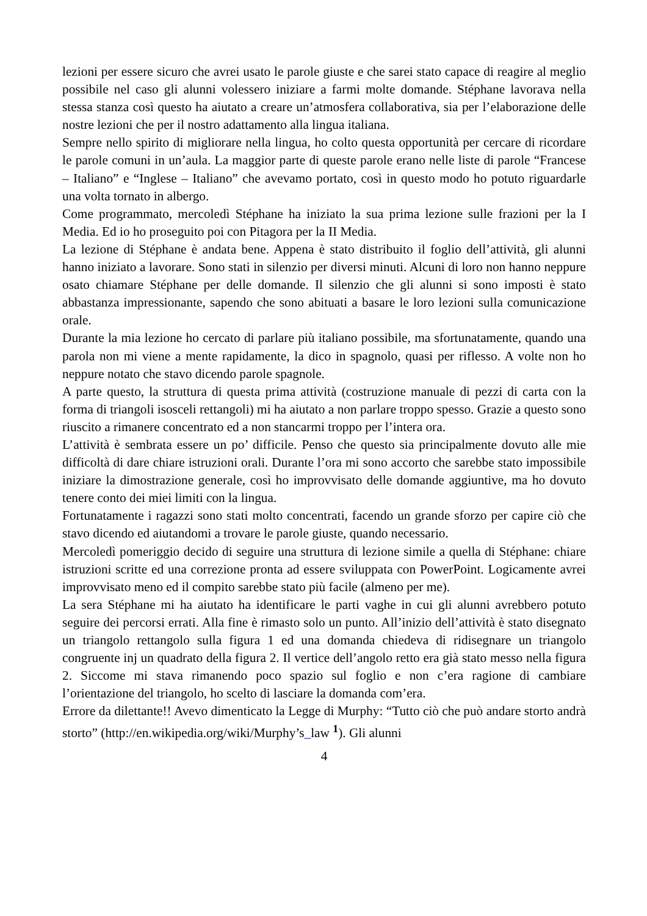lezioni per essere sicuro che avrei usato le parole giuste e che sarei stato capace di reagire al meglio possibile nel caso gli alunni volessero iniziare a farmi molte domande. Stéphane lavorava nella stessa stanza così questo ha aiutato a creare un’atmosfera collaborativa, sia per l’elaborazione delle nostre lezioni che per il nostro adattamento alla lingua italiana.
Sempre nello spirito di migliorare nella lingua, ho colto questa opportunità per cercare di ricordare le parole comuni in un’aula. La maggior parte di queste parole erano nelle liste di parole “Francese – Italiano” e “Inglese – Italiano” che avevamo portato, così in questo modo ho potuto riguardarle una volta tornato in albergo.
Come programmato, mercoledì Stéphane ha iniziato la sua prima lezione sulle frazioni per la I Media. Ed io ho proseguito poi con Pitagora per la II Media.
La lezione di Stéphane è andata bene. Appena è stato distribuito il foglio dell’attività, gli alunni hanno iniziato a lavorare. Sono stati in silenzio per diversi minuti. Alcuni di loro non hanno neppure osato chiamare Stéphane per delle domande. Il silenzio che gli alunni si sono imposti è stato abbastanza impressionante, sapendo che sono abituati a basare le loro lezioni sulla comunicazione orale.
Durante la mia lezione ho cercato di parlare più italiano possibile, ma sfortunatamente, quando una parola non mi viene a mente rapidamente, la dico in spagnolo, quasi per riflesso. A volte non ho neppure notato che stavo dicendo parole spagnole.
A parte questo, la struttura di questa prima attività (costruzione manuale di pezzi di carta con la forma di triangoli isosceli rettangoli) mi ha aiutato a non parlare troppo spesso. Grazie a questo sono riuscito a rimanere concentrato ed a non stancarmi troppo per l’intera ora.
L’attività è sembrata essere un po’ difficile. Penso che questo sia principalmente dovuto alle mie difficoltà di dare chiare istruzioni orali. Durante l’ora mi sono accorto che sarebbe stato impossibile iniziare la dimostrazione generale, così ho improvvisato delle domande aggiuntive, ma ho dovuto tenere conto dei miei limiti con la lingua.
Fortunatamente i ragazzi sono stati molto concentrati, facendo un grande sforzo per capire ciò che stavo dicendo ed aiutandomi a trovare le parole giuste, quando necessario.
Mercoledì pomeriggio decido di seguire una struttura di lezione simile a quella di Stéphane: chiare istruzioni scritte ed una correzione pronta ad essere sviluppata con PowerPoint. Logicamente avrei improvvisato meno ed il compito sarebbe stato più facile (almeno per me).
La sera Stéphane mi ha aiutato ha identificare le parti vaghe in cui gli alunni avrebbero potuto seguire dei percorsi errati. Alla fine è rimasto solo un punto. All’inizio dell’attività è stato disegnato un triangolo rettangolo sulla figura 1 ed una domanda chiedeva di ridisegnare un triangolo congruente inj un quadrato della figura 2. Il vertice dell’angolo retto era già stato messo nella figura 2. Siccome mi stava rimanendo poco spazio sul foglio e non c’era ragione di cambiare l’orientazione del triangolo, ho scelto di lasciare la domanda com’era.
Errore da dilettante!! Avevo dimenticato la Legge di Murphy: “Tutto ciò che può andare storto andrà storto” (http://en.wikipedia.org/wiki/Murphy’s_law <sup>1</sup>). Gli alunni
4